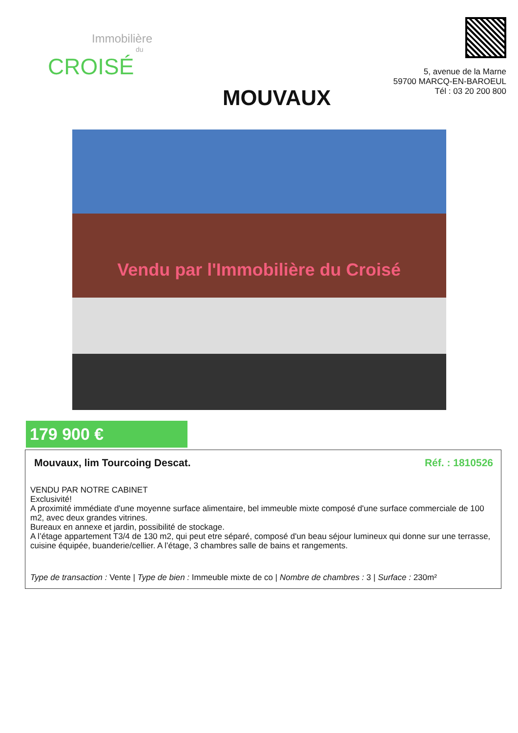Immobilière
du
CROISÉ
MOUVAUX
5, avenue de la Marne
59700 MARCQ-EN-BAROEUL
Tél : 03 20 200 800
Vendu par l'Immobilière du Croisé
179 900 €
Mouvaux, lim Tourcoing Descat. Réf. : 1810526
VENDU PAR NOTRE CABINET
Exclusivité!
A proximité immédiate d'une moyenne surface alimentaire, bel immeuble mixte composé d'une surface commerciale de 100 m2, avec deux grandes vitrines.
Bureaux en annexe et jardin, possibilité de stockage.
A l’étage appartement T3/4 de 130 m2, qui peut etre séparé, composé d'un beau séjour lumineux qui donne sur une terrasse, cuisine équipée, buanderie/cellier. A l’étage, 3 chambres salle de bains et rangements.
Type de transaction : Vente | Type de bien : Immeuble mixte de co | Nombre de chambres : 3 | Surface : 230m²